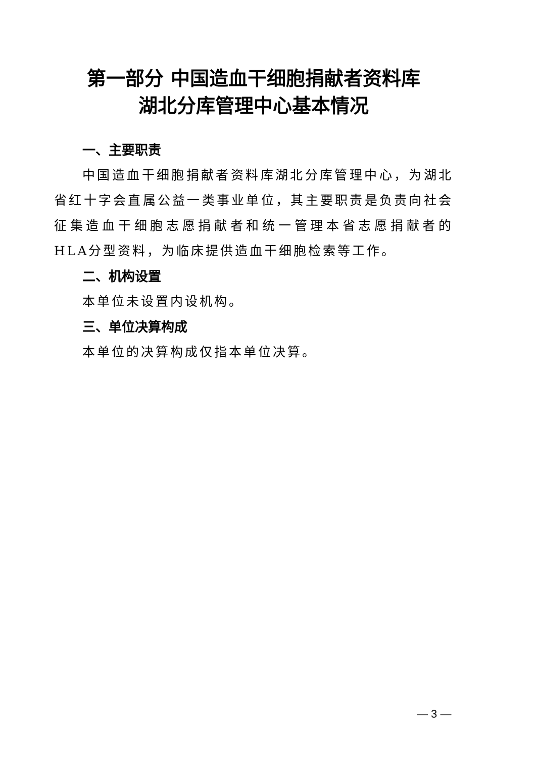第一部分 中国造血干细胞捐献者资料库
湖北分库管理中心基本情况
一、主要职责
中国造血干细胞捐献者资料库湖北分库管理中心，为湖北省红十字会直属公益一类事业单位，其主要职责是负责向社会征集造血干细胞志愿捐献者和统一管理本省志愿捐献者的HLA分型资料，为临床提供造血干细胞检索等工作。
二、机构设置
本单位未设置内设机构。
三、单位决算构成
本单位的决算构成仅指本单位决算。
— 3 —